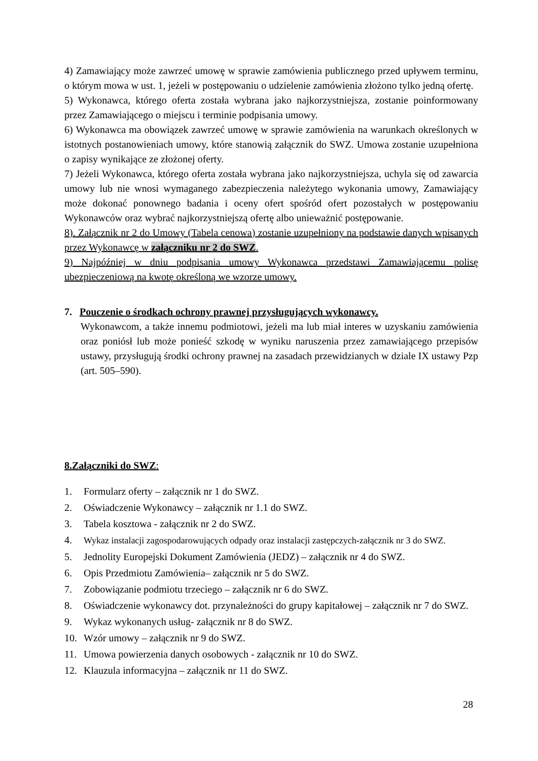4) Zamawiający może zawrzeć umowę w sprawie zamówienia publicznego przed upływem terminu, o którym mowa w ust. 1, jeżeli w postępowaniu o udzielenie zamówienia złożono tylko jedną ofertę.
5) Wykonawca, którego oferta została wybrana jako najkorzystniejsza, zostanie poinformowany przez Zamawiającego o miejscu i terminie podpisania umowy.
6) Wykonawca ma obowiązek zawrzeć umowę w sprawie zamówienia na warunkach określonych w istotnych postanowieniach umowy, które stanowią załącznik do SWZ. Umowa zostanie uzupełniona o zapisy wynikające ze złożonej oferty.
7) Jeżeli Wykonawca, którego oferta została wybrana jako najkorzystniejsza, uchyla się od zawarcia umowy lub nie wnosi wymaganego zabezpieczenia należytego wykonania umowy, Zamawiający może dokonać ponownego badania i oceny ofert spośród ofert pozostałych w postępowaniu Wykonawców oraz wybrać najkorzystniejszą ofertę albo unieważnić postępowanie.
8). Załącznik nr 2 do Umowy (Tabela cenowa) zostanie uzupełniony na podstawie danych wpisanych przez Wykonawcę w załączniku nr 2 do SWZ.
9) Najpóźniej w dniu podpisania umowy Wykonawca przedstawi Zamawiającemu polisę ubezpieczeniową na kwotę określoną we wzorze umowy.
7. Pouczenie o środkach ochrony prawnej przysługujących wykonawcy.
Wykonawcom, a także innemu podmiotowi, jeżeli ma lub miał interes w uzyskaniu zamówienia oraz poniósł lub może ponieść szkodę w wyniku naruszenia przez zamawiającego przepisów ustawy, przysługują środki ochrony prawnej na zasadach przewidzianych w dziale IX ustawy Pzp (art. 505–590).
8.Załączniki do SWZ:
1. Formularz oferty – załącznik nr 1 do SWZ.
2. Oświadczenie Wykonawcy – załącznik nr 1.1 do SWZ.
3. Tabela kosztowa - załącznik nr 2 do SWZ.
4. Wykaz instalacji zagospodarowujących odpady oraz instalacji zastępczych-załącznik nr 3 do SWZ.
5. Jednolity Europejski Dokument Zamówienia (JEDZ) – załącznik nr 4 do SWZ.
6. Opis Przedmiotu Zamówienia– załącznik nr 5 do SWZ.
7. Zobowiązanie podmiotu trzeciego – załącznik nr 6 do SWZ.
8. Oświadczenie wykonawcy dot. przynależności do grupy kapitałowej – załącznik nr 7 do SWZ.
9. Wykaz wykonanych usług- załącznik nr 8 do SWZ.
10. Wzór umowy – załącznik nr 9 do SWZ.
11. Umowa powierzenia danych osobowych - załącznik nr 10 do SWZ.
12. Klauzula informacyjna – załącznik nr 11 do SWZ.
28